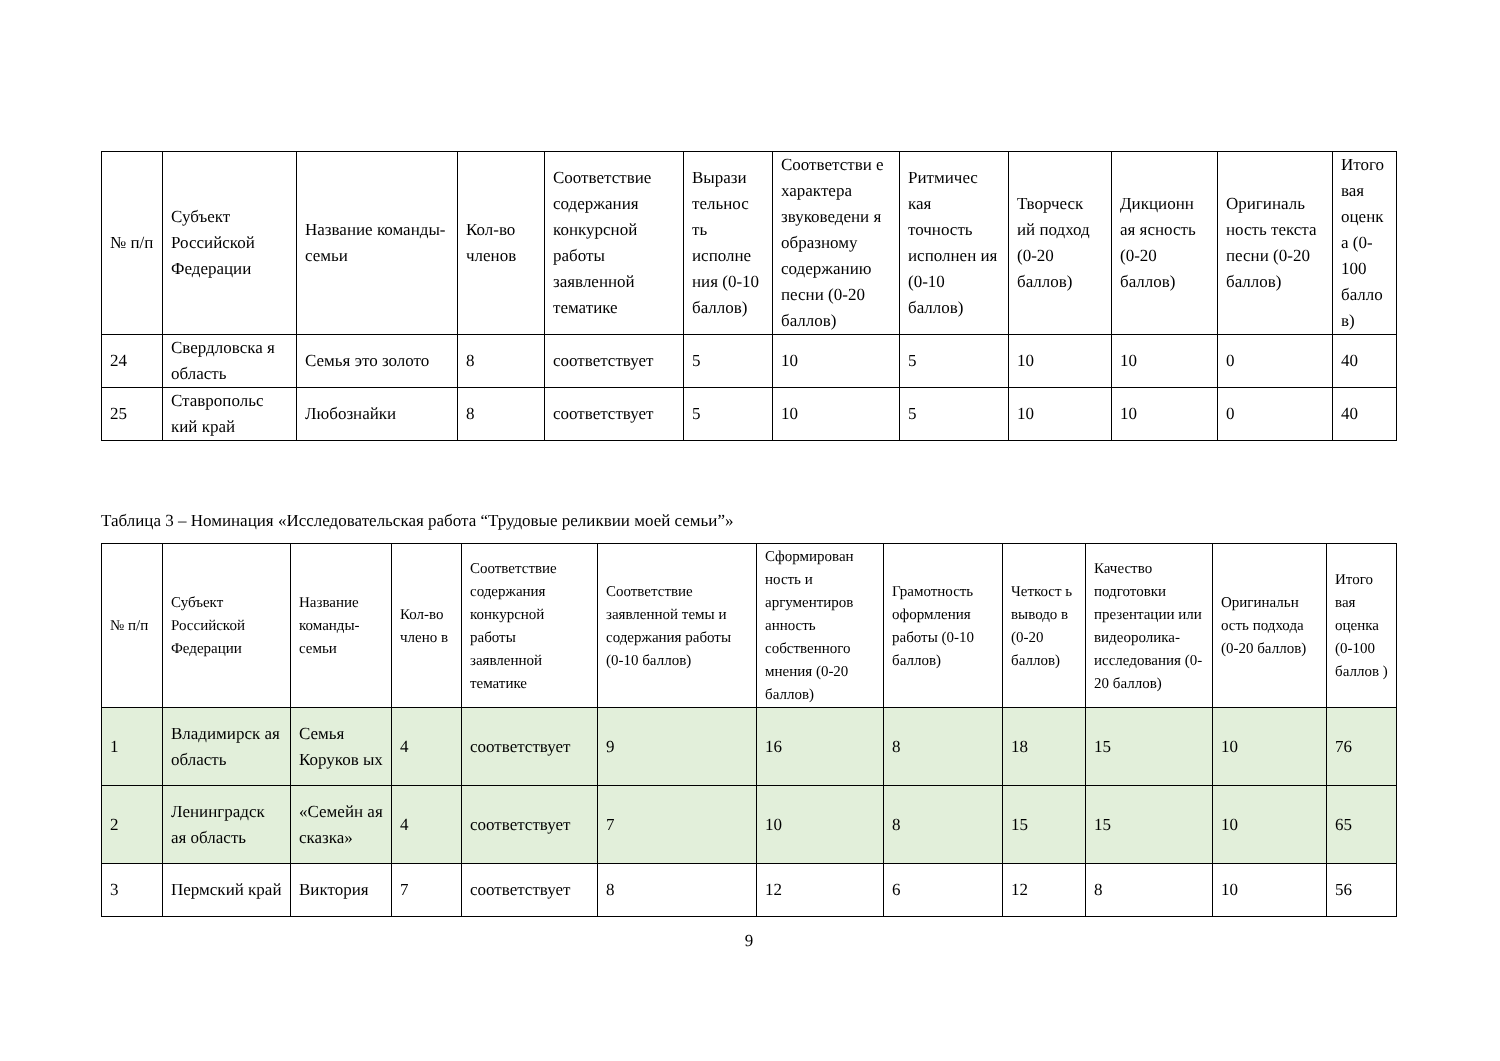| № п/п | Субъект Российской Федерации | Название команды-семьи | Кол-во членов | Соответствие содержания конкурсной работы заявленной тематике | Вырази тельнос ть исполне ния (0-10 баллов) | Соответстви е характера звуковедени я образному содержанию песни (0-20 баллов) | Ритмичес кая точность исполнен ия (0-10 баллов) | Творческ ий подход (0-20 баллов) | Дикционн ая ясность (0-20 баллов) | Оригиналь ность текста песни (0-20 баллов) | Итого вая оценк а (0-100 балло в) |
| --- | --- | --- | --- | --- | --- | --- | --- | --- | --- | --- | --- |
| 24 | Свердловска я область | Семья это золото | 8 | соответствует | 5 | 10 | 5 | 10 | 10 | 0 | 40 |
| 25 | Ставропольс кий край | Любознайки | 8 | соответствует | 5 | 10 | 5 | 10 | 10 | 0 | 40 |
Таблица 3 – Номинация «Исследовательская работа “Трудовые реликвии моей семьи”»
| № п/п | Субъект Российской Федерации | Название команды-семьи | Кол-во члено в | Соответствие содержания конкурсной работы заявленной тематике | Соответствие заявленной темы и содержания работы (0-10 баллов) | Сформирован ность и аргументиров анность собственного мнения (0-20 баллов) | Грамотность оформления работы (0-10 баллов) | Четкост ь выводо в (0-20 баллов) | Качество подготовки презентации или видеоролика-исследования (0-20 баллов) | Оригинальн ость подхода (0-20 баллов) | Итого вая оценка (0-100 баллов ) |
| --- | --- | --- | --- | --- | --- | --- | --- | --- | --- | --- | --- |
| 1 | Владимирск ая область | Семья Коруков ых | 4 | соответствует | 9 | 16 | 8 | 18 | 15 | 10 | 76 |
| 2 | Ленинградск ая область | «Семейн ая сказка» | 4 | соответствует | 7 | 10 | 8 | 15 | 15 | 10 | 65 |
| 3 | Пермский край | Виктория | 7 | соответствует | 8 | 12 | 6 | 12 | 8 | 10 | 56 |
9